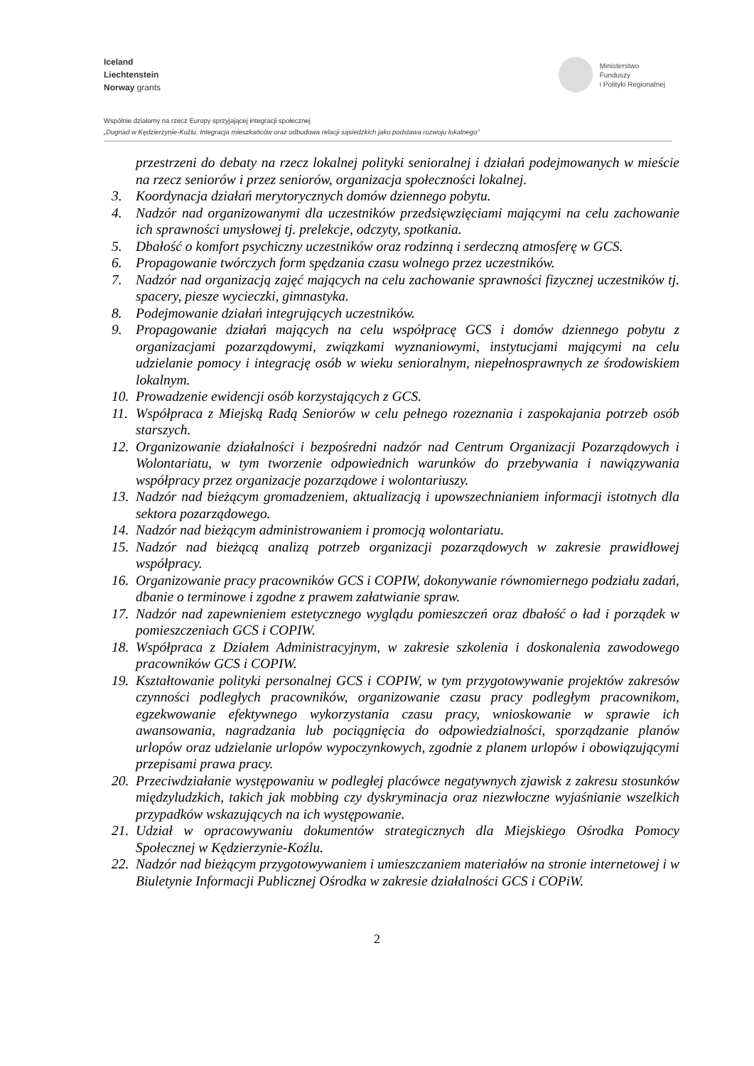Iceland
Liechtenstein
Norway grants
Ministerstwo
Funduszy
i Polityki Regionalnej
Wspólnie działamy na rzecz Europy sprzyjającej integracji społecznej
„Dugnad w Kędzierzynie-Koźlu. Integracja mieszkańców oraz odbudowa relacji sąsiedzkich jako podstawa rozwoju lokalnego”
przestrzeni do debaty na rzecz lokalnej polityki senioralnej i działań podejmowanych w mieście na rzecz seniorów i przez seniorów, organizacja społeczności lokalnej.
3. Koordynacja działań merytorycznych domów dziennego pobytu.
4. Nadzór nad organizowanymi dla uczestników przedsięwzięciami mającymi na celu zachowanie ich sprawności umysłowej tj. prelekcje, odczyty, spotkania.
5. Dbałość o komfort psychiczny uczestników oraz rodzinną i serdeczną atmosferę w GCS.
6. Propagowanie twórczych form spędzania czasu wolnego przez uczestników.
7. Nadzór nad organizacją zajęć mających na celu zachowanie sprawności fizycznej uczestników tj. spacery, piesze wycieczki, gimnastyka.
8. Podejmowanie działań integrujących uczestników.
9. Propagowanie działań mających na celu współpracę GCS i domów dziennego pobytu z organizacjami pozarządowymi, związkami wyznaniowymi, instytucjami mającymi na celu udzielanie pomocy i integrację osób w wieku senioralnym, niepełnosprawnych ze środowiskiem lokalnym.
10. Prowadzenie ewidencji osób korzystających z GCS.
11. Współpraca z Miejską Radą Seniorów w celu pełnego rozeznania i zaspokajania potrzeb osób starszych.
12. Organizowanie działalności i bezpośredni nadzór nad Centrum Organizacji Pozarządowych i Wolontariatu, w tym tworzenie odpowiednich warunków do przebywania i nawiązywania współpracy przez organizacje pozarządowe i wolontariuszy.
13. Nadzór nad bieżącym gromadzeniem, aktualizacją i upowszechnianiem informacji istotnych dla sektora pozarządowego.
14. Nadzór nad bieżącym administrowaniem i promocją wolontariatu.
15. Nadzór nad bieżącą analizą potrzeb organizacji pozarządowych w zakresie prawidłowej współpracy.
16. Organizowanie pracy pracowników GCS i COPIW, dokonywanie równomiernego podziału zadań, dbanie o terminowe i zgodne z prawem załatwianie spraw.
17. Nadzór nad zapewnieniem estetycznego wyglądu pomieszczeń oraz dbałość o ład i porządek w pomieszczeniach GCS i COPIW.
18. Współpraca z Działem Administracyjnym, w zakresie szkolenia i doskonalenia zawodowego pracowników GCS i COPIW.
19. Kształtowanie polityki personalnej GCS i COPIW, w tym przygotowywanie projektów zakresów czynności podległych pracowników, organizowanie czasu pracy podległym pracownikom, egzekwowanie efektywnego wykorzystania czasu pracy, wnioskowanie w sprawie ich awansowania, nagradzania lub pociągnięcia do odpowiedzialności, sporządzanie planów urlopów oraz udzielanie urlopów wypoczynkowych, zgodnie z planem urlopów i obowiązującymi przepisami prawa pracy.
20. Przeciwdziałanie występowaniu w podległej placówce negatywnych zjawisk z zakresu stosunków międzyludzkich, takich jak mobbing czy dyskryminacja oraz niezwłoczne wyjaśnianie wszelkich przypadków wskazujących na ich występowanie.
21. Udział w opracowywaniu dokumentów strategicznych dla Miejskiego Ośrodka Pomocy Społecznej w Kędzierzynie-Koźlu.
22. Nadzór nad bieżącym przygotowywaniem i umieszczaniem materiałów na stronie internetowej i w Biuletynie Informacji Publicznej Ośrodka w zakresie działalności GCS i COPiW.
2